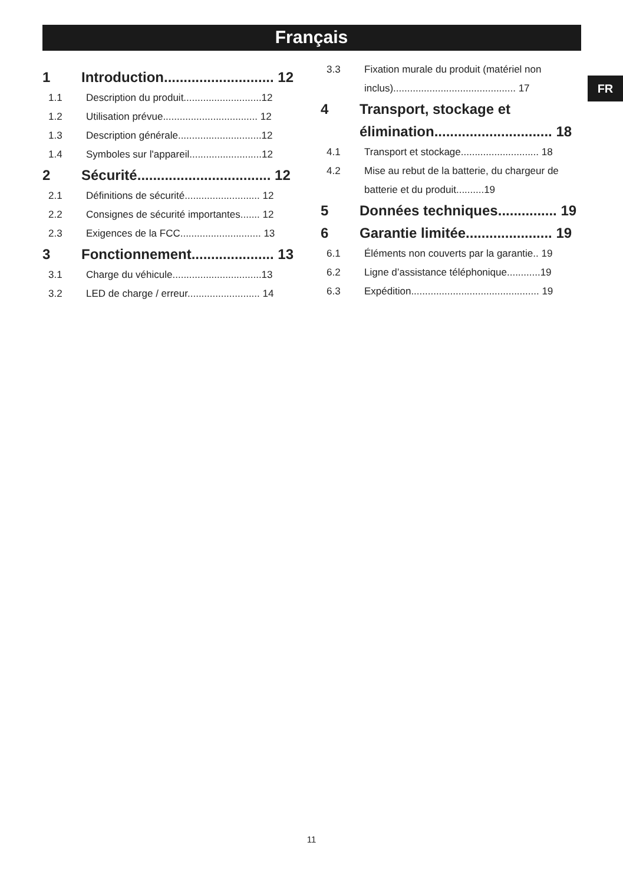Français
FR
1 Introduction............................ 12
1.1 Description du produit............................12
1.2 Utilisation prévue.................................. 12
1.3 Description générale..............................12
1.4 Symboles sur l'appareil..........................12
2 Sécurité.................................. 12
2.1 Définitions de sécurité........................... 12
2.2 Consignes de sécurité importantes....... 12
2.3 Exigences de la FCC............................. 13
3 Fonctionnement..................... 13
3.1 Charge du véhicule................................13
3.2 LED de charge / erreur.......................... 14
3.3 Fixation murale du produit (matériel non inclus)............................................ 17
4 Transport, stockage et élimination.............................. 18
4.1 Transport et stockage............................ 18
4.2 Mise au rebut de la batterie, du chargeur de batterie et du produit..........19
5 Données techniques............... 19
6 Garantie limitée...................... 19
6.1 Éléments non couverts par la garantie.. 19
6.2 Ligne d’assistance téléphonique............19
6.3 Expédition.............................................. 19
11